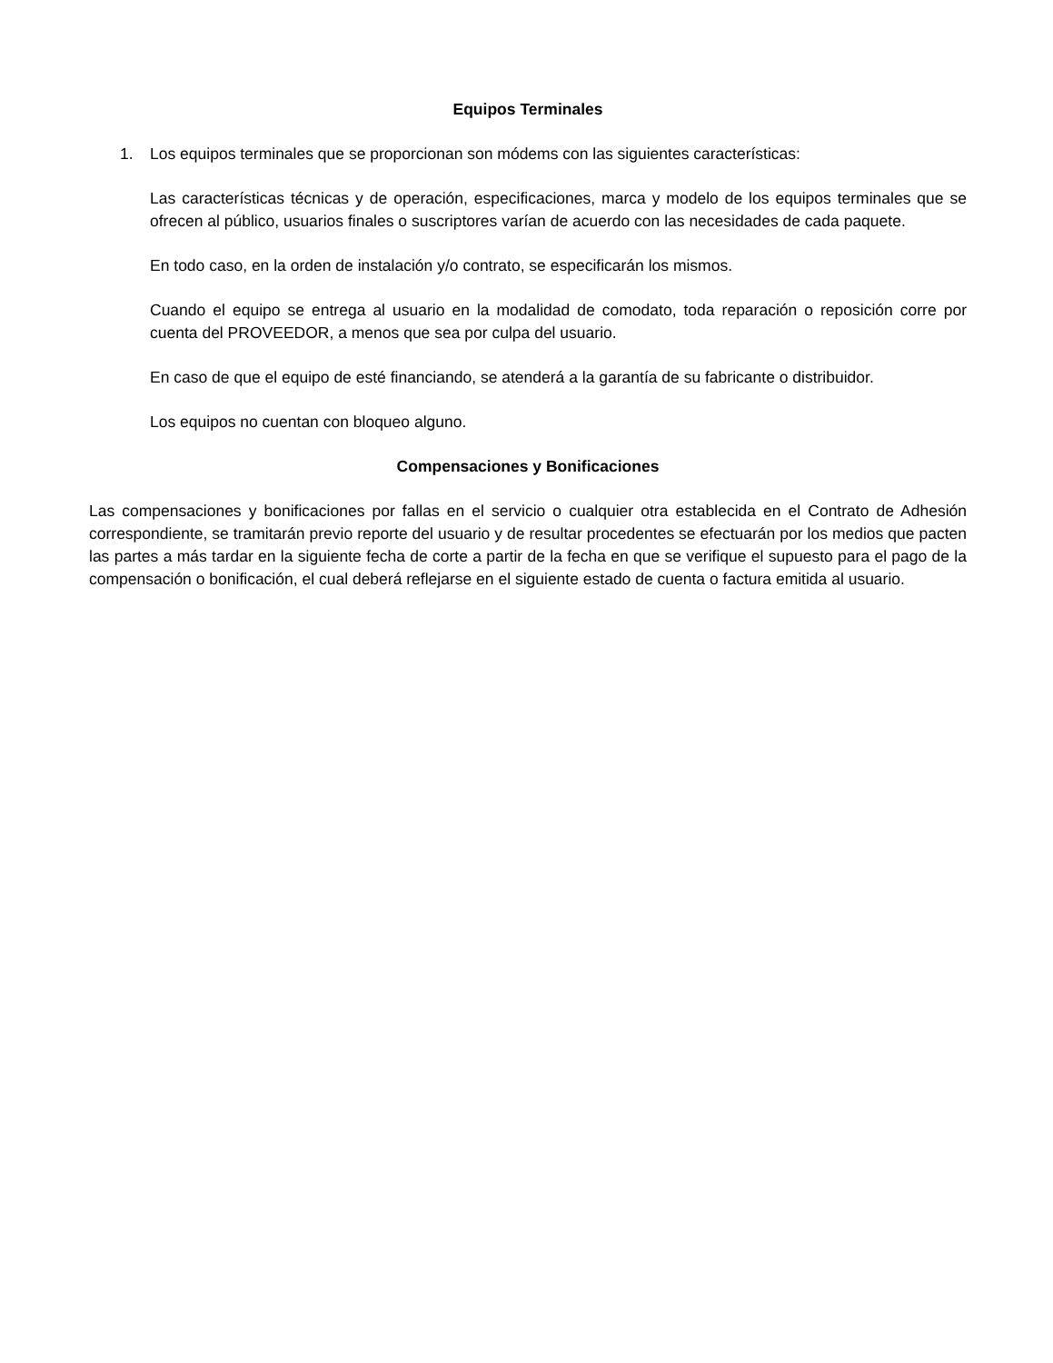Equipos Terminales
1. Los equipos terminales que se proporcionan son módems con las siguientes características:
Las características técnicas y de operación, especificaciones, marca y modelo de los equipos terminales que se ofrecen al público, usuarios finales o suscriptores varían de acuerdo con las necesidades de cada paquete.
En todo caso, en la orden de instalación y/o contrato, se especificarán los mismos.
Cuando el equipo se entrega al usuario en la modalidad de comodato, toda reparación o reposición corre por cuenta del PROVEEDOR, a menos que sea por culpa del usuario.
En caso de que el equipo de esté financiando, se atenderá a la garantía de su fabricante o distribuidor.
Los equipos no cuentan con bloqueo alguno.
Compensaciones y Bonificaciones
Las compensaciones y bonificaciones por fallas en el servicio o cualquier otra establecida en el Contrato de Adhesión correspondiente, se tramitarán previo reporte del usuario y de resultar procedentes se efectuarán por los medios que pacten las partes a más tardar en la siguiente fecha de corte a partir de la fecha en que se verifique el supuesto para el pago de la compensación o bonificación, el cual deberá reflejarse en el siguiente estado de cuenta o factura emitida al usuario.